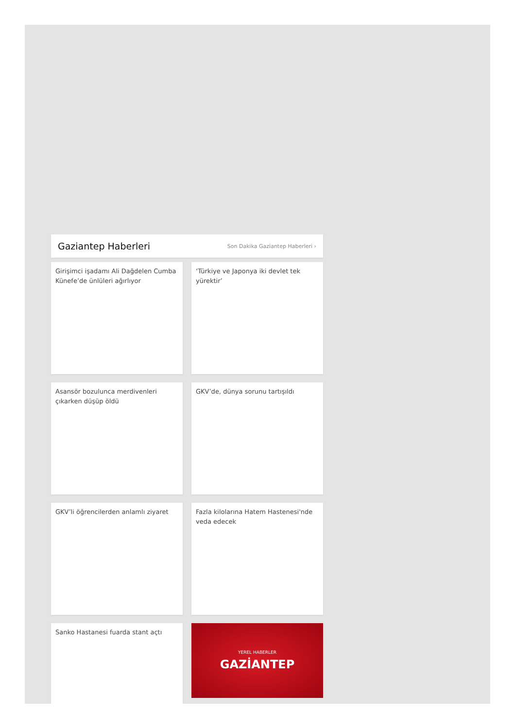Gaziantep Haberleri
Son Dakika Gaziantep Haberleri ›
Girişimci işadamı Ali Dağdelen Cumba Künefe’de ünlüleri ağırlıyor
‘Türkiye ve Japonya iki devlet tek yürektir’
Asansör bozulunca merdivenleri çıkarken düşüp öldü
GKV’de, dünya sorunu tartışıldı
GKV’li öğrencilerden anlamlı ziyaret
Fazla kilolarına Hatem Hastenesi'nde veda edecek
Sanko Hastanesi fuarda stant açtı
YEREL HABERLER
GAZİANTEP